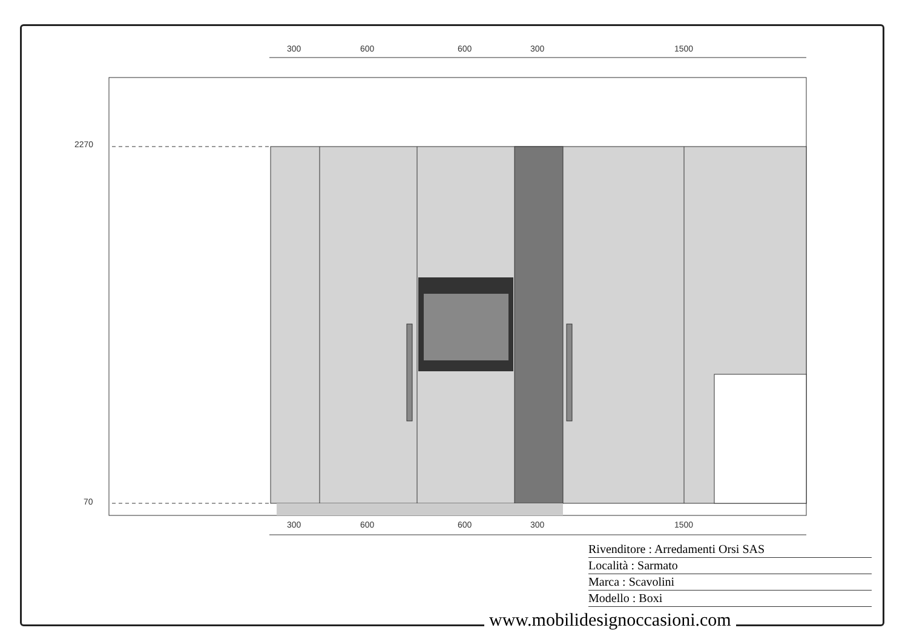300 600 600 300 1500
2270
70
300 600 600 300 1500
Rivenditore : Arredamenti Orsi SAS
Località : Sarmato
Marca : Scavolini
Modello : Boxi
www.mobilidesignoccasioni.com